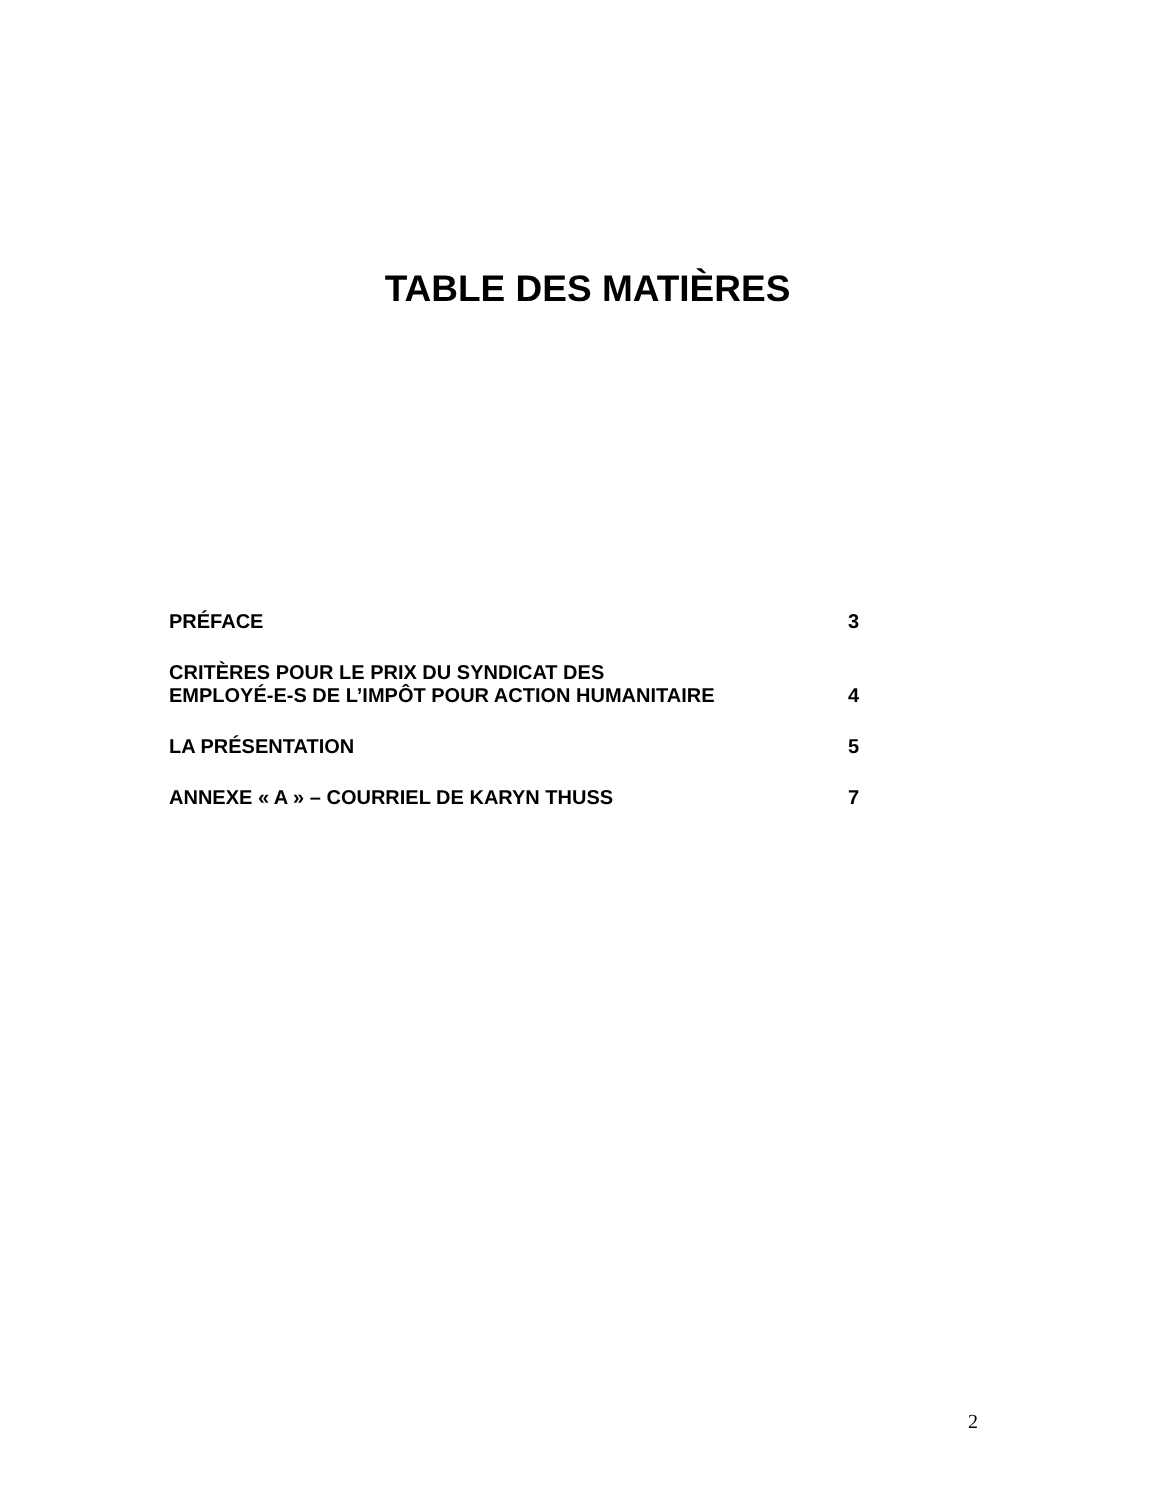TABLE DES MATIÈRES
PRÉFACE 3
CRITÈRES POUR LE PRIX DU SYNDICAT DES
EMPLOYÉ-E-S DE L’IMPÔT POUR ACTION HUMANITAIRE 4
LA PRÉSENTATION 5
ANNEXE « A » – COURRIEL DE KARYN THUSS 7
2